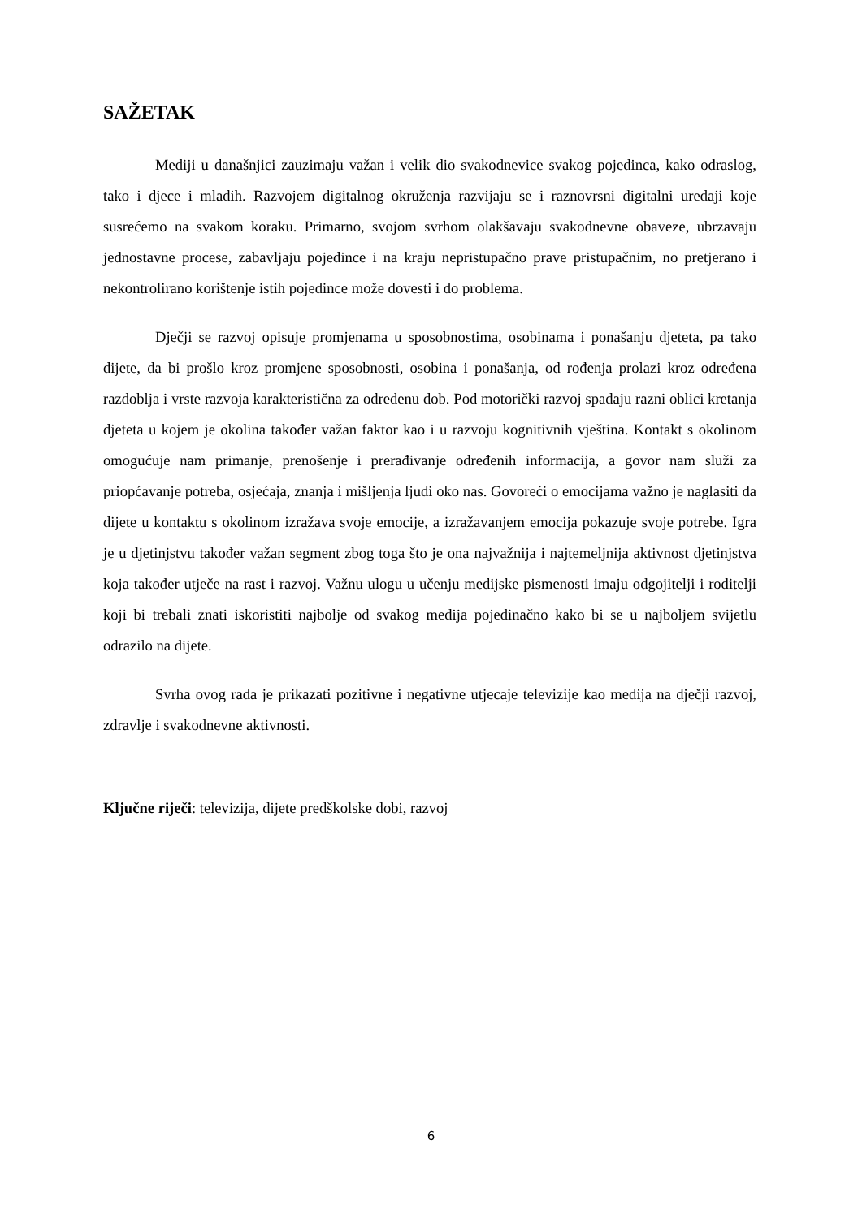SAŽETAK
Mediji u današnjici zauzimaju važan i velik dio svakodnevice svakog pojedinca, kako odraslog, tako i djece i mladih. Razvojem digitalnog okruženja razvijaju se i raznovrsni digitalni uređaji koje susrećemo na svakom koraku. Primarno, svojom svrhom olakšavaju svakodnevne obaveze, ubrzavaju jednostavne procese, zabavljaju pojedince i na kraju nepristupačno prave pristupačnim, no pretjerano i nekontrolirano korištenje istih pojedince može dovesti i do problema.
Dječji se razvoj opisuje promjenama u sposobnostima, osobinama i ponašanju djeteta, pa tako dijete, da bi prošlo kroz promjene sposobnosti, osobina i ponašanja, od rođenja prolazi kroz određena razdoblja i vrste razvoja karakteristična za određenu dob. Pod motorički razvoj spadaju razni oblici kretanja djeteta u kojem je okolina također važan faktor kao i u razvoju kognitivnih vještina. Kontakt s okolinom omogućuje nam primanje, prenošenje i prerađivanje određenih informacija, a govor nam služi za priopćavanje potreba, osjećaja, znanja i mišljenja ljudi oko nas. Govoreći o emocijama važno je naglasiti da dijete u kontaktu s okolinom izražava svoje emocije, a izražavanjem emocija pokazuje svoje potrebe. Igra je u djetinjstvu također važan segment zbog toga što je ona najvažnija i najtemeljnija aktivnost djetinjstva koja također utječe na rast i razvoj. Važnu ulogu u učenju medijske pismenosti imaju odgojitelji i roditelji koji bi trebali znati iskoristiti najbolje od svakog medija pojedinačno kako bi se u najboljem svijetlu odrazilo na dijete.
Svrha ovog rada je prikazati pozitivne i negativne utjecaje televizije kao medija na dječji razvoj, zdravlje i svakodnevne aktivnosti.
Ključne riječi: televizija, dijete predškolske dobi, razvoj
6